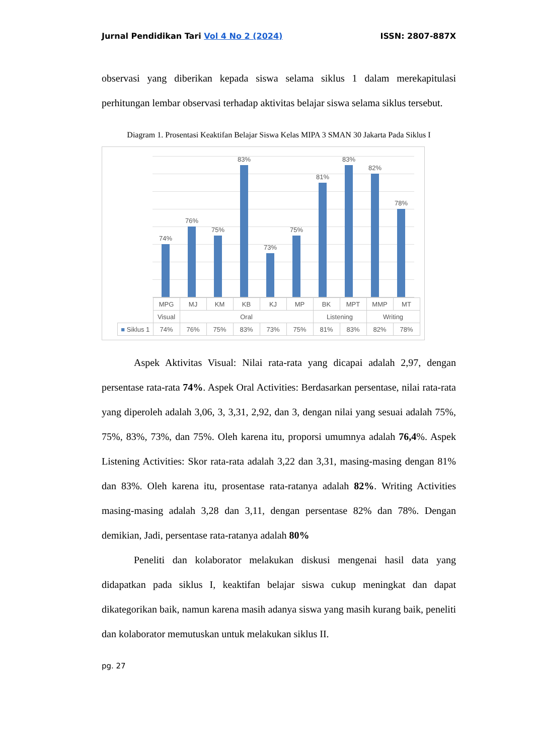Jurnal Pendidikan Tari Vol 4 No 2 (2024) ISSN: 2807-887X
observasi yang diberikan kepada siswa selama siklus 1 dalam merekapitulasi perhitungan lembar observasi terhadap aktivitas belajar siswa selama siklus tersebut.
Diagram 1. Prosentasi Keaktifan Belajar Siswa Kelas MIPA 3 SMAN 30 Jakarta Pada Siklus I
74%
76%
75%
83%
73%
75%
81%
83%
82%
78%
| | MPG | MJ | KM | KB | KJ | MP | BK | MPT | MMP | MT |
| | Visual | Oral | | | | | Listening | | Writing | |
| ■ Siklus 1 | 74% | 76% | 75% | 83% | 73% | 75% | 81% | 83% | 82% | 78% |
Aspek Aktivitas Visual: Nilai rata-rata yang dicapai adalah 2,97, dengan persentase rata-rata 74%. Aspek Oral Activities: Berdasarkan persentase, nilai rata-rata yang diperoleh adalah 3,06, 3, 3,31, 2,92, dan 3, dengan nilai yang sesuai adalah 75%, 75%, 83%, 73%, dan 75%. Oleh karena itu, proporsi umumnya adalah 76,4%. Aspek Listening Activities: Skor rata-rata adalah 3,22 dan 3,31, masing-masing dengan 81% dan 83%. Oleh karena itu, prosentase rata-ratanya adalah 82%. Writing Activities masing-masing adalah 3,28 dan 3,11, dengan persentase 82% dan 78%. Dengan demikian, Jadi, persentase rata-ratanya adalah 80%
Peneliti dan kolaborator melakukan diskusi mengenai hasil data yang didapatkan pada siklus I, keaktifan belajar siswa cukup meningkat dan dapat dikategorikan baik, namun karena masih adanya siswa yang masih kurang baik, peneliti dan kolaborator memutuskan untuk melakukan siklus II.
pg. 27